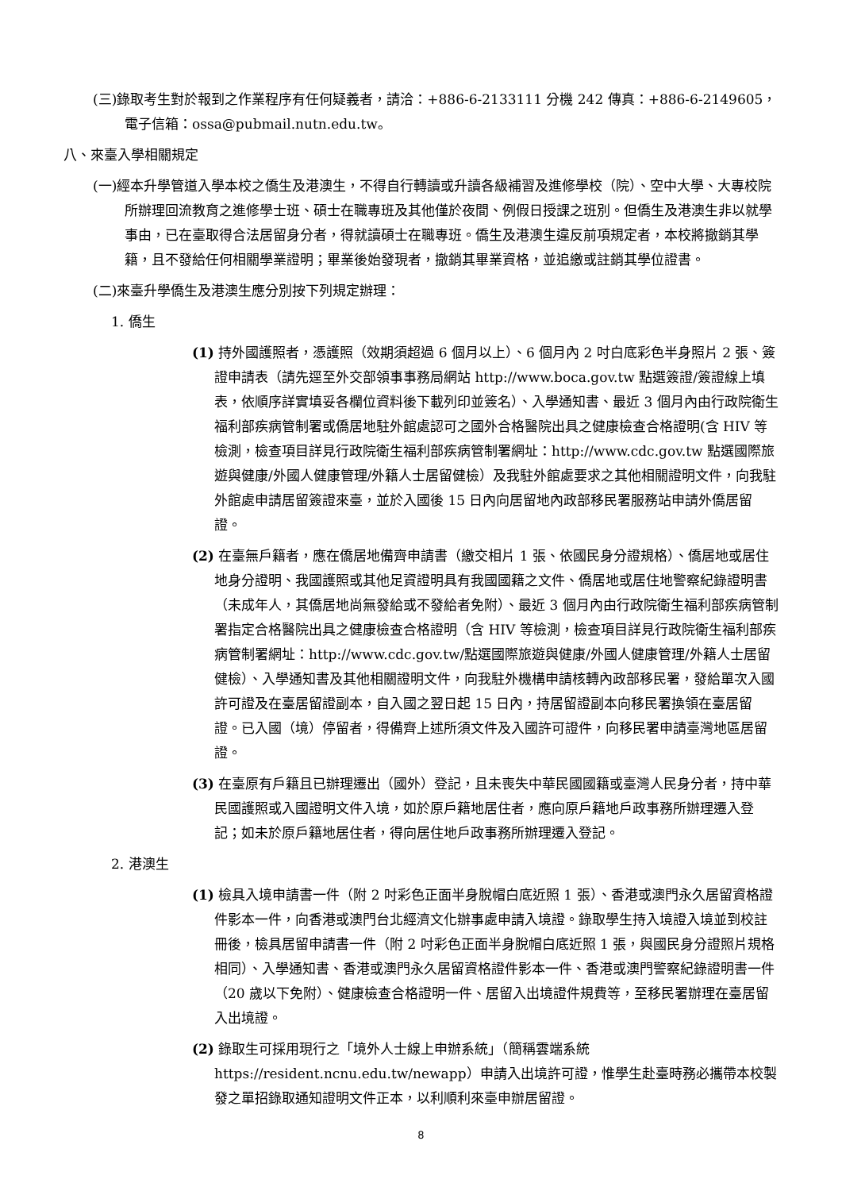(三)錄取考生對於報到之作業程序有任何疑義者，請洽：+886-6-2133111 分機 242 傳真：+886-6-2149605，電子信箱：ossa@pubmail.nutn.edu.tw。
八、來臺入學相關規定
(一)經本升學管道入學本校之僑生及港澳生，不得自行轉讀或升讀各級補習及進修學校（院）、空中大學、大專校院所辦理回流教育之進修學士班、碩士在職專班及其他僅於夜間、例假日授課之班別。但僑生及港澳生非以就學事由，已在臺取得合法居留身分者，得就讀碩士在職專班。僑生及港澳生違反前項規定者，本校將撤銷其學籍，且不發給任何相關學業證明；畢業後始發現者，撤銷其畢業資格，並追繳或註銷其學位證書。
(二)來臺升學僑生及港澳生應分別按下列規定辦理：
1. 僑生
(1) 持外國護照者，憑護照（效期須超過 6 個月以上）、6 個月內 2 吋白底彩色半身照片 2 張、簽證申請表（請先逕至外交部領事事務局網站 http://www.boca.gov.tw 點選簽證/簽證線上填表，依順序詳實填妥各欄位資料後下載列印並簽名）、入學通知書、最近 3 個月內由行政院衛生福利部疾病管制署或僑居地駐外館處認可之國外合格醫院出具之健康檢查合格證明(含 HIV 等檢測，檢查項目詳見行政院衛生福利部疾病管制署網址：http://www.cdc.gov.tw 點選國際旅遊與健康/外國人健康管理/外籍人士居留健檢）及我駐外館處要求之其他相關證明文件，向我駐外館處申請居留簽證來臺，並於入國後 15 日內向居留地內政部移民署服務站申請外僑居留證。
(2) 在臺無戶籍者，應在僑居地備齊申請書（繳交相片 1 張、依國民身分證規格）、僑居地或居住地身分證明、我國護照或其他足資證明具有我國國籍之文件、僑居地或居住地警察紀錄證明書（未成年人，其僑居地尚無發給或不發給者免附）、最近 3 個月內由行政院衛生福利部疾病管制署指定合格醫院出具之健康檢查合格證明（含 HIV 等檢測，檢查項目詳見行政院衛生福利部疾病管制署網址：http://www.cdc.gov.tw/點選國際旅遊與健康/外國人健康管理/外籍人士居留健檢）、入學通知書及其他相關證明文件，向我駐外機構申請核轉內政部移民署，發給單次入國許可證及在臺居留證副本，自入國之翌日起 15 日內，持居留證副本向移民署換領在臺居留證。已入國（境）停留者，得備齊上述所須文件及入國許可證件，向移民署申請臺灣地區居留證。
(3) 在臺原有戶籍且已辦理遷出（國外）登記，且未喪失中華民國國籍或臺灣人民身分者，持中華民國護照或入國證明文件入境，如於原戶籍地居住者，應向原戶籍地戶政事務所辦理遷入登記；如未於原戶籍地居住者，得向居住地戶政事務所辦理遷入登記。
2. 港澳生
(1) 檢具入境申請書一件（附 2 吋彩色正面半身脫帽白底近照 1 張）、香港或澳門永久居留資格證件影本一件，向香港或澳門台北經濟文化辦事處申請入境證。錄取學生持入境證入境並到校註冊後，檢具居留申請書一件（附 2 吋彩色正面半身脫帽白底近照 1 張，與國民身分證照片規格相同）、入學通知書、香港或澳門永久居留資格證件影本一件、香港或澳門警察紀錄證明書一件（20 歲以下免附）、健康檢查合格證明一件、居留入出境證件規費等，至移民署辦理在臺居留入出境證。
(2) 錄取生可採用現行之「境外人士線上申辦系統」（簡稱雲端系統 https://resident.ncnu.edu.tw/newapp）申請入出境許可證，惟學生赴臺時務必攜帶本校製發之單招錄取通知證明文件正本，以利順利來臺申辦居留證。
8